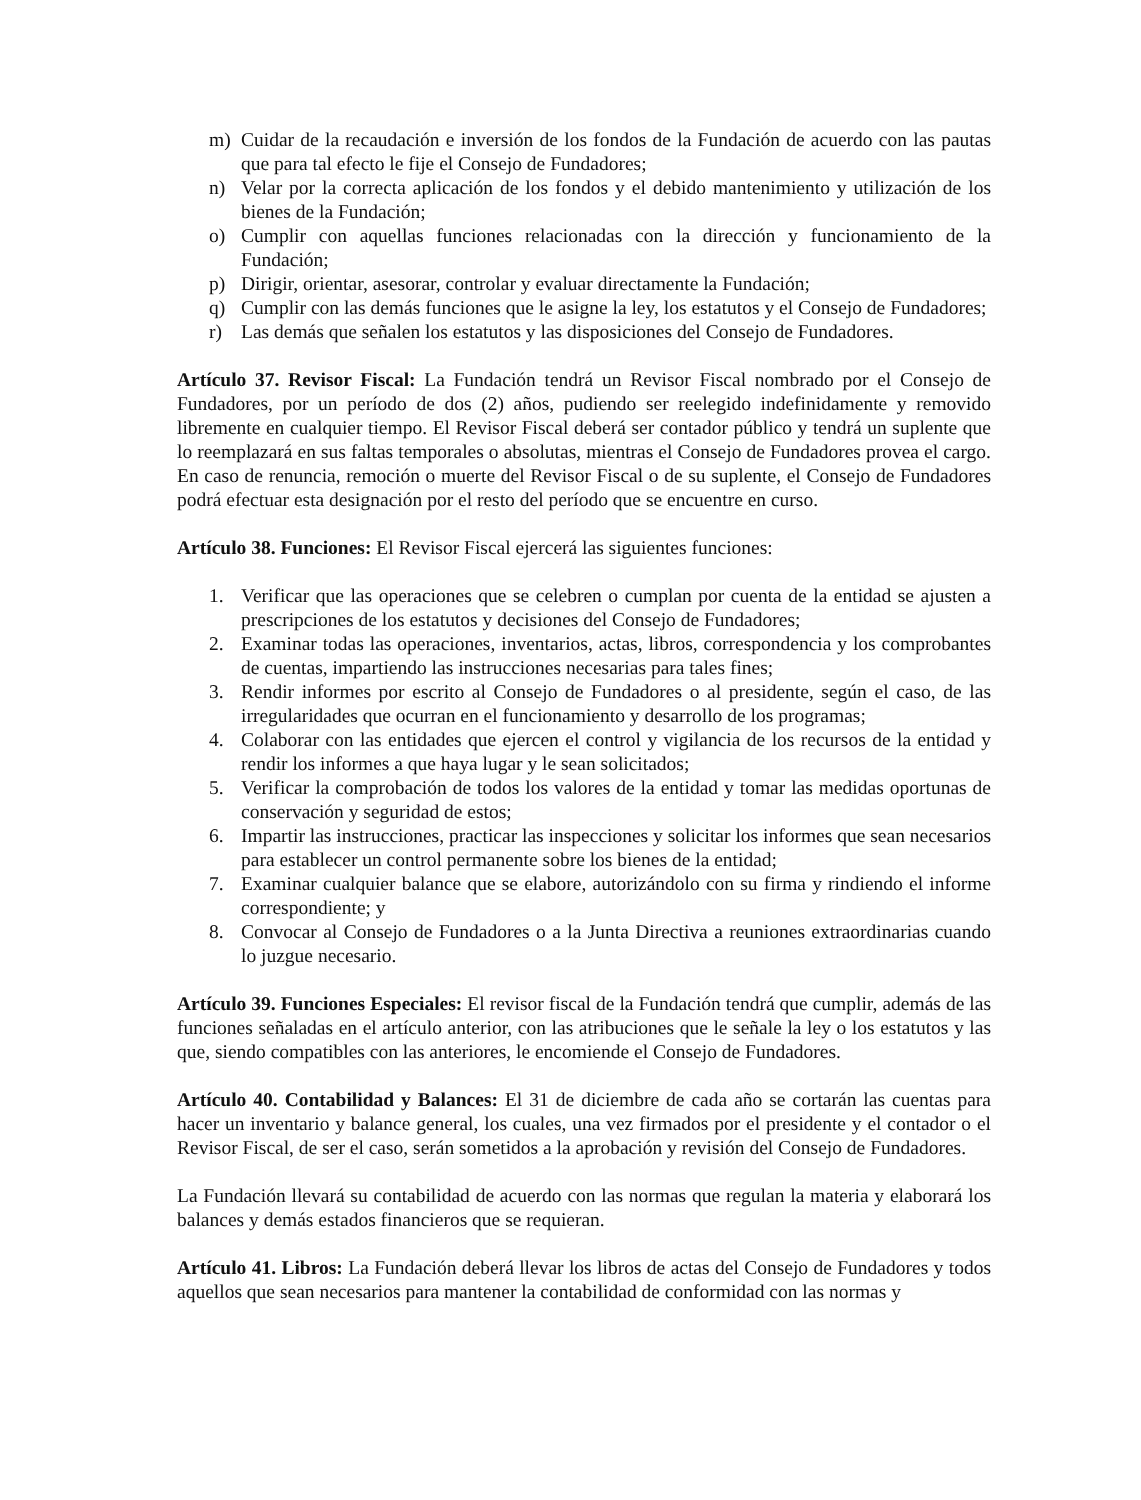m) Cuidar de la recaudación e inversión de los fondos de la Fundación de acuerdo con las pautas que para tal efecto le fije el Consejo de Fundadores;
n) Velar por la correcta aplicación de los fondos y el debido mantenimiento y utilización de los bienes de la Fundación;
o) Cumplir con aquellas funciones relacionadas con la dirección y funcionamiento de la Fundación;
p) Dirigir, orientar, asesorar, controlar y evaluar directamente la Fundación;
q) Cumplir con las demás funciones que le asigne la ley, los estatutos y el Consejo de Fundadores;
r) Las demás que señalen los estatutos y las disposiciones del Consejo de Fundadores.
Artículo 37. Revisor Fiscal: La Fundación tendrá un Revisor Fiscal nombrado por el Consejo de Fundadores, por un período de dos (2) años, pudiendo ser reelegido indefinidamente y removido libremente en cualquier tiempo. El Revisor Fiscal deberá ser contador público y tendrá un suplente que lo reemplazará en sus faltas temporales o absolutas, mientras el Consejo de Fundadores provea el cargo. En caso de renuncia, remoción o muerte del Revisor Fiscal o de su suplente, el Consejo de Fundadores podrá efectuar esta designación por el resto del período que se encuentre en curso.
Artículo 38. Funciones: El Revisor Fiscal ejercerá las siguientes funciones:
1. Verificar que las operaciones que se celebren o cumplan por cuenta de la entidad se ajusten a prescripciones de los estatutos y decisiones del Consejo de Fundadores;
2. Examinar todas las operaciones, inventarios, actas, libros, correspondencia y los comprobantes de cuentas, impartiendo las instrucciones necesarias para tales fines;
3. Rendir informes por escrito al Consejo de Fundadores o al presidente, según el caso, de las irregularidades que ocurran en el funcionamiento y desarrollo de los programas;
4. Colaborar con las entidades que ejercen el control y vigilancia de los recursos de la entidad y rendir los informes a que haya lugar y le sean solicitados;
5. Verificar la comprobación de todos los valores de la entidad y tomar las medidas oportunas de conservación y seguridad de estos;
6. Impartir las instrucciones, practicar las inspecciones y solicitar los informes que sean necesarios para establecer un control permanente sobre los bienes de la entidad;
7. Examinar cualquier balance que se elabore, autorizándolo con su firma y rindiendo el informe correspondiente; y
8. Convocar al Consejo de Fundadores o a la Junta Directiva a reuniones extraordinarias cuando lo juzgue necesario.
Artículo 39. Funciones Especiales: El revisor fiscal de la Fundación tendrá que cumplir, además de las funciones señaladas en el artículo anterior, con las atribuciones que le señale la ley o los estatutos y las que, siendo compatibles con las anteriores, le encomiende el Consejo de Fundadores.
Artículo 40. Contabilidad y Balances: El 31 de diciembre de cada año se cortarán las cuentas para hacer un inventario y balance general, los cuales, una vez firmados por el presidente y el contador o el Revisor Fiscal, de ser el caso, serán sometidos a la aprobación y revisión del Consejo de Fundadores.
La Fundación llevará su contabilidad de acuerdo con las normas que regulan la materia y elaborará los balances y demás estados financieros que se requieran.
Artículo 41. Libros: La Fundación deberá llevar los libros de actas del Consejo de Fundadores y todos aquellos que sean necesarios para mantener la contabilidad de conformidad con las normas y